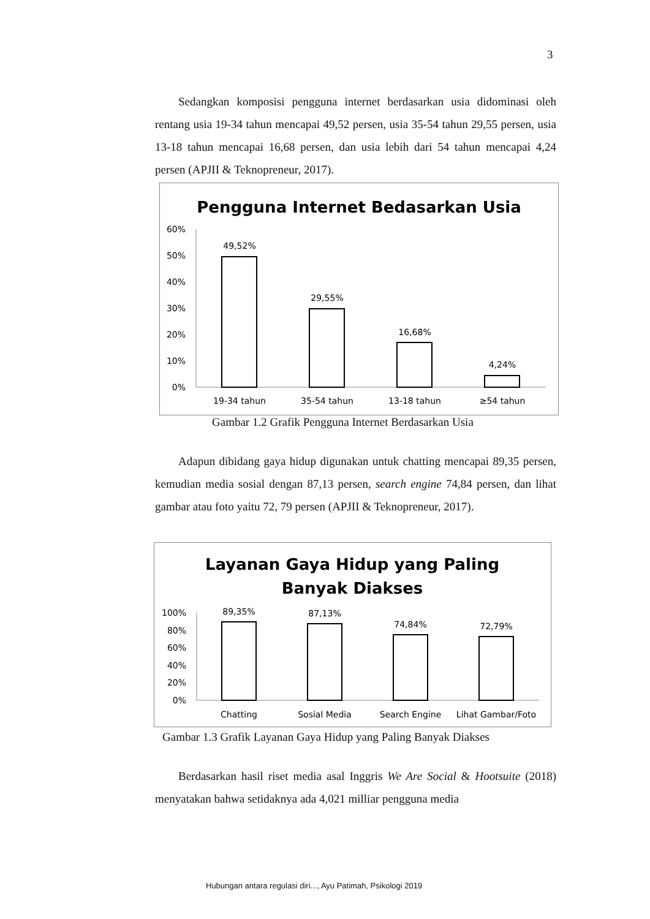3
Sedangkan komposisi pengguna internet berdasarkan usia didominasi oleh rentang usia 19-34 tahun mencapai 49,52 persen, usia 35-54 tahun 29,55 persen, usia 13-18 tahun mencapai 16,68 persen, dan usia lebih dari 54 tahun mencapai 4,24 persen (APJII & Teknopreneur, 2017).
Pengguna Internet Bedasarkan Usia
60%
50%
40%
30%
20%
10%
0%
49,52%
29,55%
16,68%
4,24%
19-34 tahun
35-54 tahun
13-18 tahun
≥54 tahun
Gambar 1.2 Grafik Pengguna Internet Berdasarkan Usia
Adapun dibidang gaya hidup digunakan untuk chatting mencapai 89,35 persen, kemudian media sosial dengan 87,13 persen, search engine 74,84 persen, dan lihat gambar atau foto yaitu 72, 79 persen (APJII & Teknopreneur, 2017).
Layanan Gaya Hidup yang Paling
Banyak Diakses
100%
80%
60%
40%
20%
0%
89,35%
87,13%
74,84%
72,79%
Chatting
Sosial Media
Search Engine
Lihat Gambar/Foto
Gambar 1.3 Grafik Layanan Gaya Hidup yang Paling Banyak Diakses
Berdasarkan hasil riset media asal Inggris We Are Social & Hootsuite (2018) menyatakan bahwa setidaknya ada 4,021 milliar pengguna media
Hubungan antara regulasi diri..., Ayu Patimah, Psikologi 2019